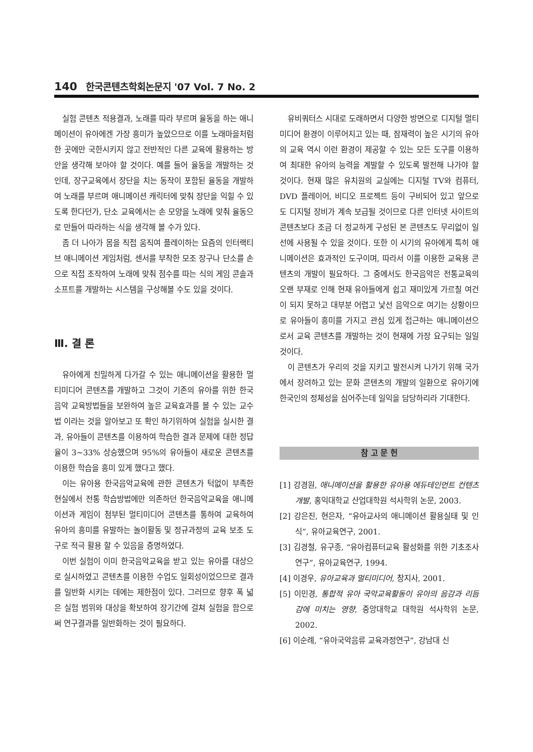140 한국콘텐츠학회논문지 '07 Vol. 7 No. 2
실험 콘텐츠 적용결과, 노래를 따라 부르며 율동을 하는 애니메이션이 유아에겐 가장 흥미가 높았으므로 이를 노래마을처럼 한 곳에만 국한시키지 않고 전반적인 다른 교육에 활용하는 방안을 생각해 보아야 할 것이다. 예를 들어 율동을 개발하는 것인데, 장구교육에서 장단을 치는 동작이 포함된 율동을 개발하여 노래를 부르며 애니메이션 캐릭터에 맞춰 장단을 익힐 수 있도록 한다던가, 단소 교육에서는 손 모양을 노래에 맞춰 율동으로 만들어 따라하는 식을 생각해 볼 수가 있다.
좀 더 나아가 몸을 직접 움직여 플레이하는 요즘의 인터랙티브 애니메이션 게임처럼, 센서를 부착한 모조 장구나 단소를 손으로 직접 조작하여 노래에 맞춰 점수를 따는 식의 게임 콘솔과 소프트를 개발하는 시스템을 구상해볼 수도 있을 것이다.
Ⅲ. 결 론
유아에게 친밀하게 다가갈 수 있는 애니메이션을 활용한 멀티미디어 콘텐츠를 개발하고 그것이 기존의 유아를 위한 한국음악 교육방법들을 보완하여 높은 교육효과를 볼 수 있는 교수법 이라는 것을 알아보고 또 확인 하기위하여 실험을 실시한 결과, 유아들이 콘텐츠를 이용하여 학습한 결과 문제에 대한 정답 율이 3~33% 상승했으며 95%의 유아들이 새로운 콘텐츠를 이용한 학습을 흥미 있게 했다고 했다.
이는 유아용 한국음악교육에 관한 콘텐츠가 턱없이 부족한 현실에서 전통 학습방법에만 의존하던 한국음악교육을 애니메이션과 게임이 첨부된 멀티미디어 콘텐츠를 통하여 교육하여 유아의 흥미를 유발하는 놀이활동 및 정규과정의 교육 보조 도구로 적극 활용 할 수 있음을 증명하였다.
이번 실험이 이미 한국음악교육을 받고 있는 유아를 대상으로 실시하였고 콘텐츠를 이용한 수업도 일회성이었으므로 결과를 일반화 시키는 데에는 제한점이 있다. 그러므로 향후 폭 넓은 실험 범위와 대상을 확보하여 장기간에 걸쳐 실험을 함으로써 연구결과를 일반화하는 것이 필요하다.
유비쿼터스 시대로 도래하면서 다양한 방면으로 디지털 멀티미디어 환경이 이루어지고 있는 때, 잠재력이 높은 시기의 유아의 교육 역시 이런 환경이 제공할 수 있는 모든 도구를 이용하여 최대한 유아의 능력을 계발할 수 있도록 발전해 나가야 할 것이다. 현재 많은 유치원의 교실에는 디지털 TV와 컴퓨터, DVD 플레이어, 비디오 프로젝트 등이 구비되어 있고 앞으로도 디지털 장비가 계속 보급될 것이므로 다른 인터넷 사이트의 콘텐츠보다 조금 더 정교하게 구성된 본 콘텐츠도 무리없이 일선에 사용될 수 있을 것이다. 또한 이 시기의 유아에게 특히 애니메이션은 효과적인 도구이며, 따라서 이를 이용한 교육용 콘텐츠의 개발이 필요하다. 그 중에서도 한국음악은 전통교육의 오랜 부재로 인해 현재 유아들에게 쉽고 재미있게 가르칠 여건이 되지 못하고 대부분 어렵고 낯선 음악으로 여기는 상황이므로 유아들이 흥미를 가지고 관심 있게 접근하는 애니메이션으로서 교육 콘텐츠를 개발하는 것이 현재에 가장 요구되는 일일 것이다.
이 콘텐츠가 우리의 것을 지키고 발전시켜 나가기 위해 국가에서 장려하고 있는 문화 콘텐츠의 개발의 일환으로 유아기에 한국인의 정체성을 심어주는데 일익을 담당하리라 기대한다.
참 고 문 헌
[1] 강경원, 애니메이션을 활용한 유아용 에듀테인먼트 컨텐츠 개발, 홍익대학교 산업대학원 석사학위 논문, 2003.
[2] 강은진, 현은자, “유아교사의 애니메이션 활용실태 및 인식”, 유아교육연구, 2001.
[3] 김경철, 유구종, “유아컴퓨터교육 활성화를 위한 기초조사연구”, 유아교육연구, 1994.
[4] 이경우, 유아교육과 멀티미디어, 창지사, 2001.
[5] 이민경, 통합적 유아 국악교육활동이 유아의 음감과 리듬감에 미치는 영향, 중앙대학교 대학원 석사학위 논문, 2002.
[6] 이순례, “유아국악음류 교육과정연구”, 강남대 신